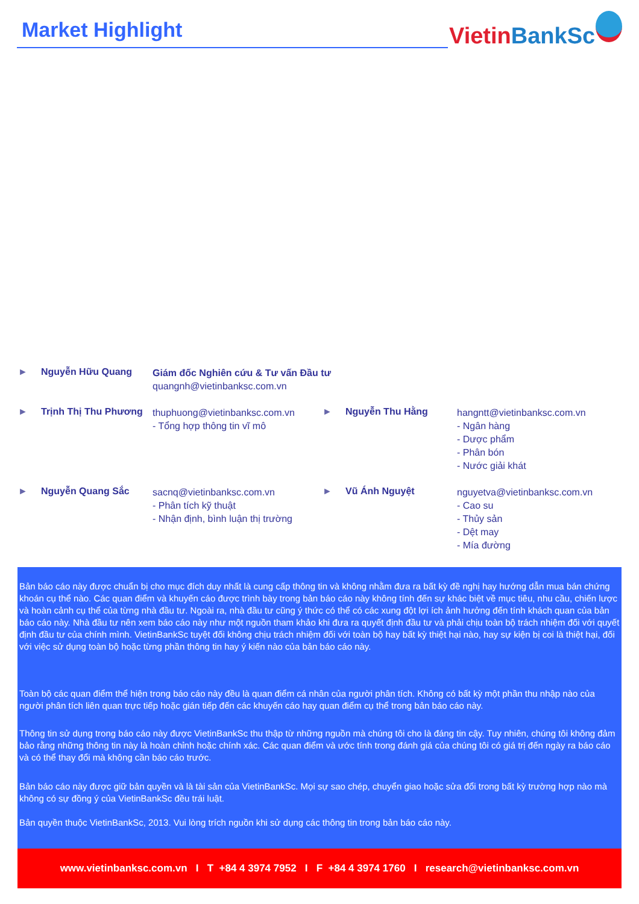Market Highlight Vietin BankSc
► Nguyễn Hữu Quang
Giám đốc Nghiên cứu & Tư vấn Đầu tư
quangnh@vietinbanksc.com.vn
► Trịnh Thị Thu Phương
thuphuong@vietinbanksc.com.vn
- Tổng hợp thông tin vĩ mô
► Nguyễn Thu Hằng
hangntt@vietinbanksc.com.vn
- Ngân hàng
- Dược phẩm
- Phân bón
- Nước giải khát
► Nguyễn Quang Sắc
sacnq@vietinbanksc.com.vn
- Phân tích kỹ thuật
- Nhận định, bình luận thị trường
► Vũ Ánh Nguyệt
nguyetva@vietinbanksc.com.vn
- Cao su
- Thủy sản
- Dệt may
- Mía đường
Bản báo cáo này được chuẩn bị cho mục đích duy nhất là cung cấp thông tin và không nhằm đưa ra bất kỳ đề nghị hay hướng dẫn mua bán chứng khoán cụ thể nào. Các quan điểm và khuyến cáo được trình bày trong bản báo cáo này không tính đến sự khác biệt về mục tiêu, nhu cầu, chiến lược và hoàn cảnh cụ thể của từng nhà đầu tư. Ngoài ra, nhà đầu tư cũng ý thức có thể có các xung đột lợi ích ảnh hưởng đến tính khách quan của bản báo cáo này. Nhà đầu tư nên xem báo cáo này như một nguồn tham khảo khi đưa ra quyết định đầu tư và phải chịu toàn bộ trách nhiệm đối với quyết định đầu tư của chính mình. VietinBankSc tuyệt đối không chịu trách nhiệm đối với toàn bộ hay bất kỳ thiệt hại nào, hay sự kiện bị coi là thiệt hại, đối với việc sử dụng toàn bộ hoặc từng phần thông tin hay ý kiến nào của bản báo cáo này.
Toàn bộ các quan điểm thể hiện trong báo cáo này đều là quan điểm cá nhân của người phân tích. Không có bất kỳ một phần thu nhập nào của người phân tích liên quan trực tiếp hoặc gián tiếp đến các khuyến cáo hay quan điểm cụ thể trong bản báo cáo này.
Thông tin sử dụng trong báo cáo này được VietinBankSc thu thập từ những nguồn mà chúng tôi cho là đáng tin cậy. Tuy nhiên, chúng tôi không đảm bảo rằng những thông tin này là hoàn chỉnh hoặc chính xác. Các quan điểm và ước tính trong đánh giá của chúng tôi có giá trị đến ngày ra báo cáo và có thể thay đổi mà không cần báo cáo trước.
Bản báo cáo này được giữ bản quyền và là tài sản của VietinBankSc. Mọi sự sao chép, chuyển giao hoặc sửa đổi trong bất kỳ trường hợp nào mà không có sự đồng ý của VietinBankSc đều trái luật.
Bản quyền thuộc VietinBankSc, 2013. Vui lòng trích nguồn khi sử dụng các thông tin trong bản báo cáo này.
www.vietinbanksc.com.vn I T +84 4 3974 7952 I F +84 4 3974 1760 I research@vietinbanksc.com.vn